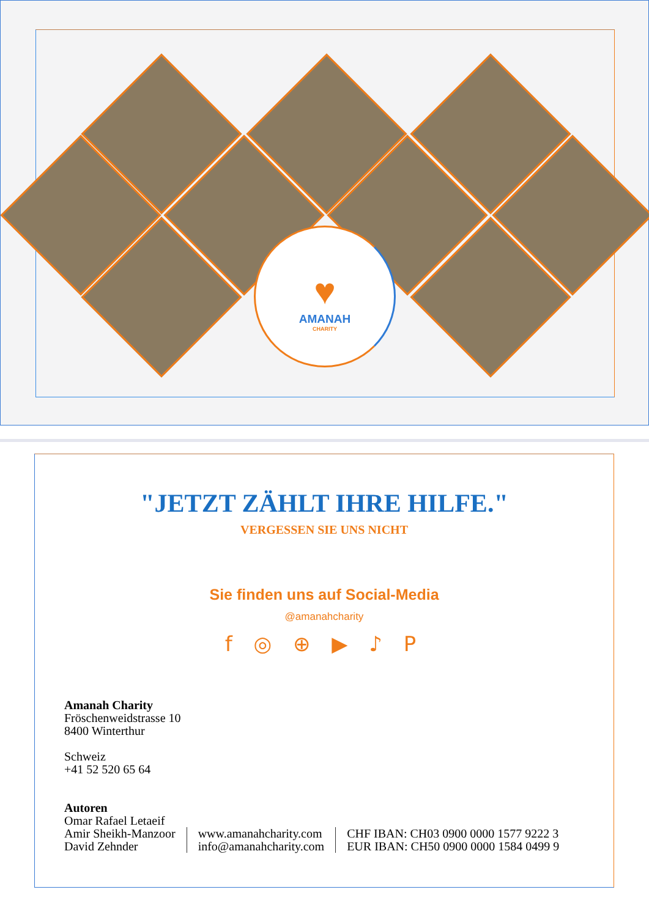♥
AMANAH
CHARITY
"JETZT ZÄHLT IHRE HILFE."
VERGESSEN SIE UNS NICHT
Sie finden uns auf Social-Media
@amanahcharity
f ◎ ⊕ ▶ ♪ P
Amanah Charity
Fröschenweidstrasse 10
8400 Winterthur
Schweiz
+41 52 520 65 64
Autoren
Omar Rafael Letaeif
Amir Sheikh-Manzoor
David Zehnder
www.amanahcharity.com
info@amanahcharity.com
CHF IBAN: CH03 0900 0000 1577 9222 3
EUR IBAN: CH50 0900 0000 1584 0499 9